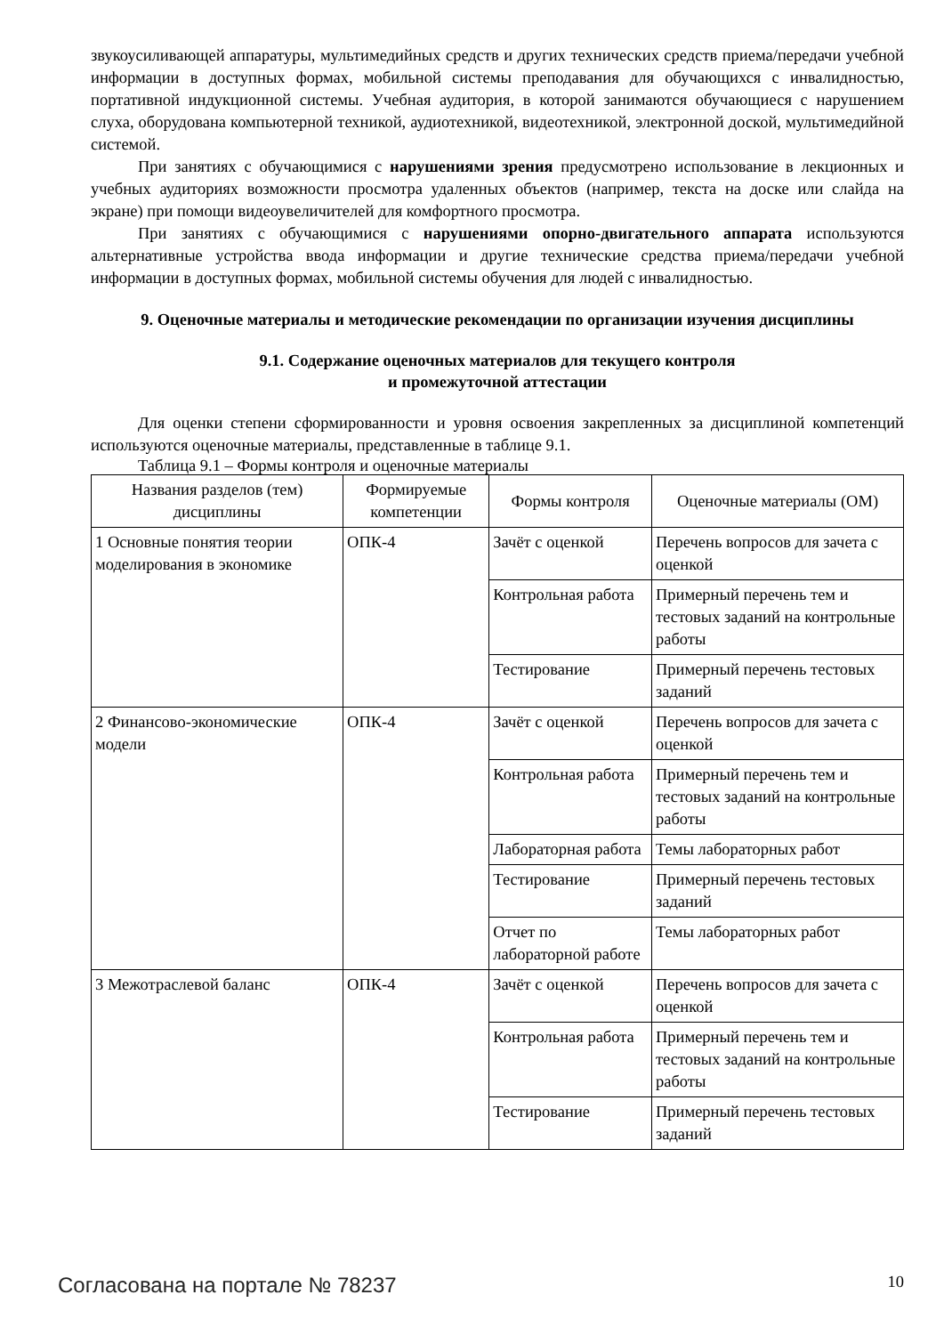звукоусиливающей аппаратуры, мультимедийных средств и других технических средств приема/передачи учебной информации в доступных формах, мобильной системы преподавания для обучающихся с инвалидностью, портативной индукционной системы. Учебная аудитория, в которой занимаются обучающиеся с нарушением слуха, оборудована компьютерной техникой, аудиотехникой, видеотехникой, электронной доской, мультимедийной системой.
При занятиях с обучающимися с нарушениями зрения предусмотрено использование в лекционных и учебных аудиториях возможности просмотра удаленных объектов (например, текста на доске или слайда на экране) при помощи видеоувеличителей для комфортного просмотра.
При занятиях с обучающимися с нарушениями опорно-двигательного аппарата используются альтернативные устройства ввода информации и другие технические средства приема/передачи учебной информации в доступных формах, мобильной системы обучения для людей с инвалидностью.
9. Оценочные материалы и методические рекомендации по организации изучения дисциплины
9.1. Содержание оценочных материалов для текущего контроля
и промежуточной аттестации
Для оценки степени сформированности и уровня освоения закрепленных за дисциплиной компетенций используются оценочные материалы, представленные в таблице 9.1.
Таблица 9.1 – Формы контроля и оценочные материалы
| Названия разделов (тем) дисциплины | Формируемые компетенции | Формы контроля | Оценочные материалы (ОМ) |
| --- | --- | --- | --- |
| 1 Основные понятия теории моделирования в экономике | ОПК-4 | Зачёт с оценкой | Перечень вопросов для зачета с оценкой |
| | | Контрольная работа | Примерный перечень тем и тестовых заданий на контрольные работы |
| | | Тестирование | Примерный перечень тестовых заданий |
| 2 Финансово-экономические модели | ОПК-4 | Зачёт с оценкой | Перечень вопросов для зачета с оценкой |
| | | Контрольная работа | Примерный перечень тем и тестовых заданий на контрольные работы |
| | | Лабораторная работа | Темы лабораторных работ |
| | | Тестирование | Примерный перечень тестовых заданий |
| | | Отчет по лабораторной работе | Темы лабораторных работ |
| 3 Межотраслевой баланс | ОПК-4 | Зачёт с оценкой | Перечень вопросов для зачета с оценкой |
| | | Контрольная работа | Примерный перечень тем и тестовых заданий на контрольные работы |
| | | Тестирование | Примерный перечень тестовых заданий |
Согласована на портале № 78237 10